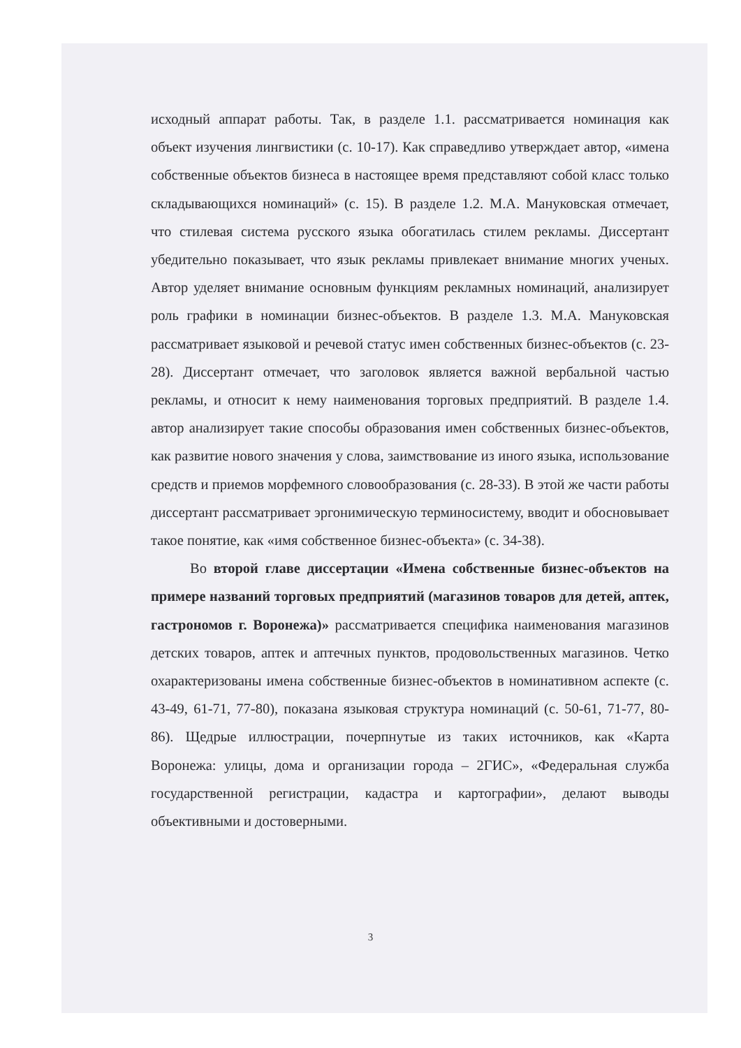исходный аппарат работы. Так, в разделе 1.1. рассматривается номинация как объект изучения лингвистики (с. 10-17). Как справедливо утверждает автор, «имена собственные объектов бизнеса в настоящее время представляют собой класс только складывающихся номинаций» (с. 15). В разделе 1.2. М.А. Мануковская отмечает, что стилевая система русского языка обогатилась стилем рекламы. Диссертант убедительно показывает, что язык рекламы привлекает внимание многих ученых. Автор уделяет внимание основным функциям рекламных номинаций, анализирует роль графики в номинации бизнес-объектов. В разделе 1.3. М.А. Мануковская рассматривает языковой и речевой статус имен собственных бизнес-объектов (с. 23-28). Диссертант отмечает, что заголовок является важной вербальной частью рекламы, и относит к нему наименования торговых предприятий. В разделе 1.4. автор анализирует такие способы образования имен собственных бизнес-объектов, как развитие нового значения у слова, заимствование из иного языка, использование средств и приемов морфемного словообразования (с. 28-33). В этой же части работы диссертант рассматривает эргонимическую терминосистему, вводит и обосновывает такое понятие, как «имя собственное бизнес-объекта» (с. 34-38).
Во второй главе диссертации «Имена собственные бизнес-объектов на примере названий торговых предприятий (магазинов товаров для детей, аптек, гастрономов г. Воронежа)» рассматривается специфика наименования магазинов детских товаров, аптек и аптечных пунктов, продовольственных магазинов. Четко охарактеризованы имена собственные бизнес-объектов в номинативном аспекте (с. 43-49, 61-71, 77-80), показана языковая структура номинаций (с. 50-61, 71-77, 80-86). Щедрые иллюстрации, почерпнутые из таких источников, как «Карта Воронежа: улицы, дома и организации города – 2ГИС», «Федеральная служба государственной регистрации, кадастра и картографии», делают выводы объективными и достоверными.
3